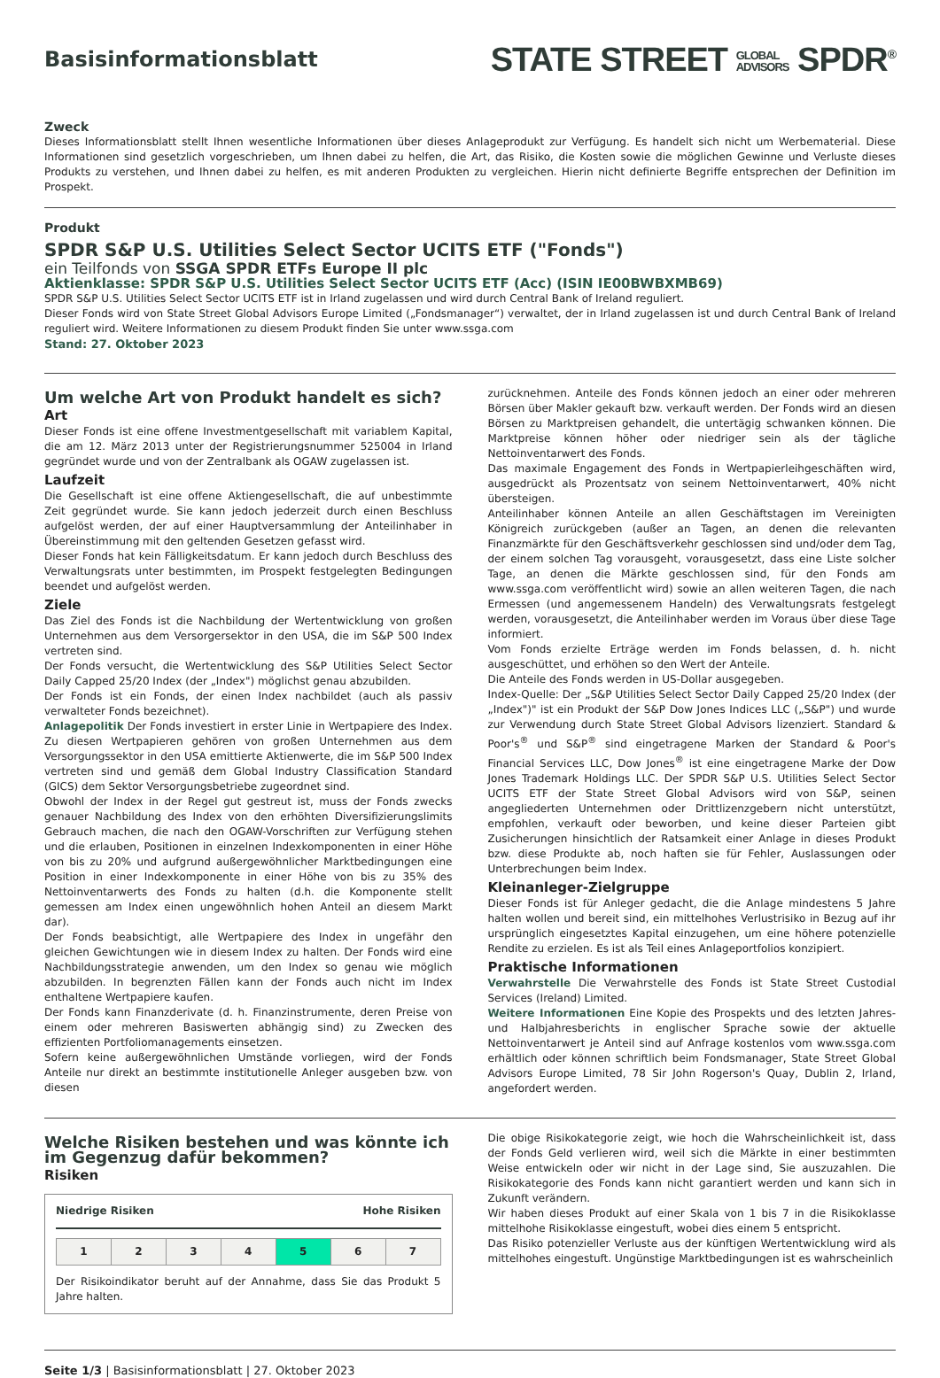Basisinformationsblatt
STATE STREET GLOBAL
ADVISORS SPDR<sup>®</sup>
Zweck
Dieses Informationsblatt stellt Ihnen wesentliche Informationen über dieses Anlageprodukt zur Verfügung. Es handelt sich nicht um Werbematerial. Diese Informationen sind gesetzlich vorgeschrieben, um Ihnen dabei zu helfen, die Art, das Risiko, die Kosten sowie die möglichen Gewinne und Verluste dieses Produkts zu verstehen, und Ihnen dabei zu helfen, es mit anderen Produkten zu vergleichen. Hierin nicht definierte Begriffe entsprechen der Definition im Prospekt.
Produkt
SPDR S&P U.S. Utilities Select Sector UCITS ETF ("Fonds")
ein Teilfonds von SSGA SPDR ETFs Europe II plc
Aktienklasse: SPDR S&P U.S. Utilities Select Sector UCITS ETF (Acc) (ISIN IE00BWBXMB69)
SPDR S&P U.S. Utilities Select Sector UCITS ETF ist in Irland zugelassen und wird durch Central Bank of Ireland reguliert.
Dieser Fonds wird von State Street Global Advisors Europe Limited („Fondsmanager“) verwaltet, der in Irland zugelassen ist und durch Central Bank of Ireland reguliert wird. Weitere Informationen zu diesem Produkt finden Sie unter www.ssga.com
Stand: 27. Oktober 2023
Um welche Art von Produkt handelt es sich?
Art
Dieser Fonds ist eine offene Investmentgesellschaft mit variablem Kapital, die am 12. März 2013 unter der Registrierungsnummer 525004 in Irland gegründet wurde und von der Zentralbank als OGAW zugelassen ist.
Laufzeit
Die Gesellschaft ist eine offene Aktiengesellschaft, die auf unbestimmte Zeit gegründet wurde. Sie kann jedoch jederzeit durch einen Beschluss aufgelöst werden, der auf einer Hauptversammlung der Anteilinhaber in Übereinstimmung mit den geltenden Gesetzen gefasst wird.
Dieser Fonds hat kein Fälligkeitsdatum. Er kann jedoch durch Beschluss des Verwaltungsrats unter bestimmten, im Prospekt festgelegten Bedingungen beendet und aufgelöst werden.
Ziele
Das Ziel des Fonds ist die Nachbildung der Wertentwicklung von großen Unternehmen aus dem Versorgersektor in den USA, die im S&P 500 Index vertreten sind.
Der Fonds versucht, die Wertentwicklung des S&P Utilities Select Sector Daily Capped 25/20 Index (der „Index") möglichst genau abzubilden.
Der Fonds ist ein Fonds, der einen Index nachbildet (auch als passiv verwalteter Fonds bezeichnet).
Anlagepolitik Der Fonds investiert in erster Linie in Wertpapiere des Index. Zu diesen Wertpapieren gehören von großen Unternehmen aus dem Versorgungssektor in den USA emittierte Aktienwerte, die im S&P 500 Index vertreten sind und gemäß dem Global Industry Classification Standard (GICS) dem Sektor Versorgungsbetriebe zugeordnet sind.
Obwohl der Index in der Regel gut gestreut ist, muss der Fonds zwecks genauer Nachbildung des Index von den erhöhten Diversifizierungslimits Gebrauch machen, die nach den OGAW-Vorschriften zur Verfügung stehen und die erlauben, Positionen in einzelnen Indexkomponenten in einer Höhe von bis zu 20% und aufgrund außergewöhnlicher Marktbedingungen eine Position in einer Indexkomponente in einer Höhe von bis zu 35% des Nettoinventarwerts des Fonds zu halten (d.h. die Komponente stellt gemessen am Index einen ungewöhnlich hohen Anteil an diesem Markt dar).
Der Fonds beabsichtigt, alle Wertpapiere des Index in ungefähr den gleichen Gewichtungen wie in diesem Index zu halten. Der Fonds wird eine Nachbildungsstrategie anwenden, um den Index so genau wie möglich abzubilden. In begrenzten Fällen kann der Fonds auch nicht im Index enthaltene Wertpapiere kaufen.
Der Fonds kann Finanzderivate (d. h. Finanzinstrumente, deren Preise von einem oder mehreren Basiswerten abhängig sind) zu Zwecken des effizienten Portfoliomanagements einsetzen.
Sofern keine außergewöhnlichen Umstände vorliegen, wird der Fonds Anteile nur direkt an bestimmte institutionelle Anleger ausgeben bzw. von diesen
zurücknehmen. Anteile des Fonds können jedoch an einer oder mehreren Börsen über Makler gekauft bzw. verkauft werden. Der Fonds wird an diesen Börsen zu Marktpreisen gehandelt, die untertägig schwanken können. Die Marktpreise können höher oder niedriger sein als der tägliche Nettoinventarwert des Fonds.
Das maximale Engagement des Fonds in Wertpapierleihgeschäften wird, ausgedrückt als Prozentsatz von seinem Nettoinventarwert, 40% nicht übersteigen.
Anteilinhaber können Anteile an allen Geschäftstagen im Vereinigten Königreich zurückgeben (außer an Tagen, an denen die relevanten Finanzmärkte für den Geschäftsverkehr geschlossen sind und/oder dem Tag, der einem solchen Tag vorausgeht, vorausgesetzt, dass eine Liste solcher Tage, an denen die Märkte geschlossen sind, für den Fonds am www.ssga.com veröffentlicht wird) sowie an allen weiteren Tagen, die nach Ermessen (und angemessenem Handeln) des Verwaltungsrats festgelegt werden, vorausgesetzt, die Anteilinhaber werden im Voraus über diese Tage informiert.
Vom Fonds erzielte Erträge werden im Fonds belassen, d. h. nicht ausgeschüttet, und erhöhen so den Wert der Anteile.
Die Anteile des Fonds werden in US-Dollar ausgegeben.
Index-Quelle: Der „S&P Utilities Select Sector Daily Capped 25/20 Index (der „Index")" ist ein Produkt der S&P Dow Jones Indices LLC („S&P") und wurde zur Verwendung durch State Street Global Advisors lizenziert. Standard & Poor's<sup>®</sup> und S&P<sup>®</sup> sind eingetragene Marken der Standard & Poor's Financial Services LLC, Dow Jones<sup>®</sup> ist eine eingetragene Marke der Dow Jones Trademark Holdings LLC. Der SPDR S&P U.S. Utilities Select Sector UCITS ETF der State Street Global Advisors wird von S&P, seinen angegliederten Unternehmen oder Drittlizenzgebern nicht unterstützt, empfohlen, verkauft oder beworben, und keine dieser Parteien gibt Zusicherungen hinsichtlich der Ratsamkeit einer Anlage in dieses Produkt bzw. diese Produkte ab, noch haften sie für Fehler, Auslassungen oder Unterbrechungen beim Index.
Kleinanleger-Zielgruppe
Dieser Fonds ist für Anleger gedacht, die die Anlage mindestens 5 Jahre halten wollen und bereit sind, ein mittelhohes Verlustrisiko in Bezug auf ihr ursprünglich eingesetztes Kapital einzugehen, um eine höhere potenzielle Rendite zu erzielen. Es ist als Teil eines Anlageportfolios konzipiert.
Praktische Informationen
Verwahrstelle Die Verwahrstelle des Fonds ist State Street Custodial Services (Ireland) Limited.
Weitere Informationen Eine Kopie des Prospekts und des letzten Jahres- und Halbjahresberichts in englischer Sprache sowie der aktuelle Nettoinventarwert je Anteil sind auf Anfrage kostenlos vom www.ssga.com erhältlich oder können schriftlich beim Fondsmanager, State Street Global Advisors Europe Limited, 78 Sir John Rogerson's Quay, Dublin 2, Irland, angefordert werden.
Welche Risiken bestehen und was könnte ich im Gegenzug dafür bekommen?
Risiken
Niedrige Risiken Hohe Risiken
| 1 | 2 | 3 | 4 | 5 | 6 | 7 |
Der Risikoindikator beruht auf der Annahme, dass Sie das Produkt 5 Jahre halten.
Die obige Risikokategorie zeigt, wie hoch die Wahrscheinlichkeit ist, dass der Fonds Geld verlieren wird, weil sich die Märkte in einer bestimmten Weise entwickeln oder wir nicht in der Lage sind, Sie auszuzahlen. Die Risikokategorie des Fonds kann nicht garantiert werden und kann sich in Zukunft verändern.
Wir haben dieses Produkt auf einer Skala von 1 bis 7 in die Risikoklasse mittelhohe Risikoklasse eingestuft, wobei dies einem 5 entspricht.
Das Risiko potenzieller Verluste aus der künftigen Wertentwicklung wird als mittelhohes eingestuft. Ungünstige Marktbedingungen ist es wahrscheinlich
Seite 1/3 | Basisinformationsblatt | 27. Oktober 2023